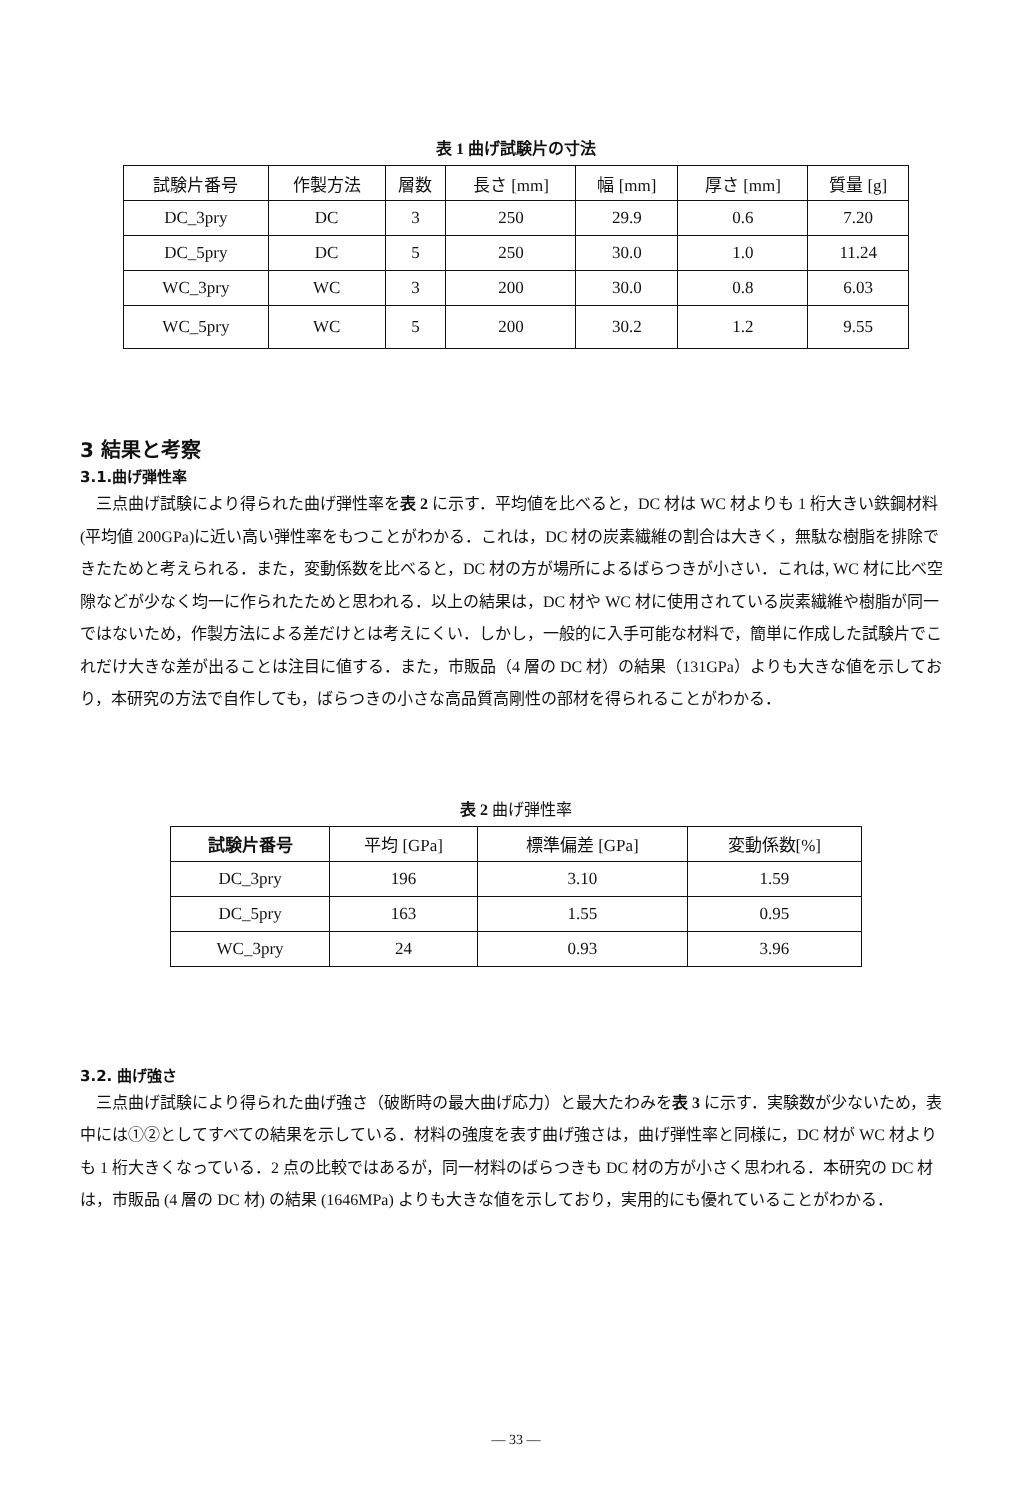表 1 曲げ試験片の寸法
| 試験片番号 | 作製方法 | 層数 | 長さ [mm] | 幅 [mm] | 厚さ [mm] | 質量 [g] |
| --- | --- | --- | --- | --- | --- | --- |
| DC_3pry | DC | 3 | 250 | 29.9 | 0.6 | 7.20 |
| DC_5pry | DC | 5 | 250 | 30.0 | 1.0 | 11.24 |
| WC_3pry | WC | 3 | 200 | 30.0 | 0.8 | 6.03 |
| WC_5pry | WC | 5 | 200 | 30.2 | 1.2 | 9.55 |
3 結果と考察
3.1.曲げ弾性率
三点曲げ試験により得られた曲げ弾性率を表 2 に示す．平均値を比べると，DC 材は WC 材よりも 1 桁大きい鉄鋼材料(平均値 200GPa)に近い高い弾性率をもつことがわかる．これは，DC 材の炭素繊維の割合は大きく，無駄な樹脂を排除できたためと考えられる．また，変動係数を比べると，DC 材の方が場所によるばらつきが小さい．これは, WC 材に比べ空隙などが少なく均一に作られたためと思われる．以上の結果は，DC 材や WC 材に使用されている炭素繊維や樹脂が同一ではないため，作製方法による差だけとは考えにくい．しかし，一般的に入手可能な材料で，簡単に作成した試験片でこれだけ大きな差が出ることは注目に値する．また，市販品（4 層の DC 材）の結果（131GPa）よりも大きな値を示しており，本研究の方法で自作しても，ばらつきの小さな高品質高剛性の部材を得られることがわかる．
表 2 曲げ弾性率
| 試験片番号 | 平均 [GPa] | 標準偏差 [GPa] | 変動係数[%] |
| --- | --- | --- | --- |
| DC_3pry | 196 | 3.10 | 1.59 |
| DC_5pry | 163 | 1.55 | 0.95 |
| WC_3pry | 24 | 0.93 | 3.96 |
3.2. 曲げ強さ
三点曲げ試験により得られた曲げ強さ（破断時の最大曲げ応力）と最大たわみを表 3 に示す．実験数が少ないため，表中には①②としてすべての結果を示している．材料の強度を表す曲げ強さは，曲げ弾性率と同様に，DC 材が WC 材よりも 1 桁大きくなっている．2 点の比較ではあるが，同一材料のばらつきも DC 材の方が小さく思われる．本研究の DC 材は，市販品 (4 層の DC 材) の結果 (1646MPa) よりも大きな値を示しており，実用的にも優れていることがわかる．
— 33 —